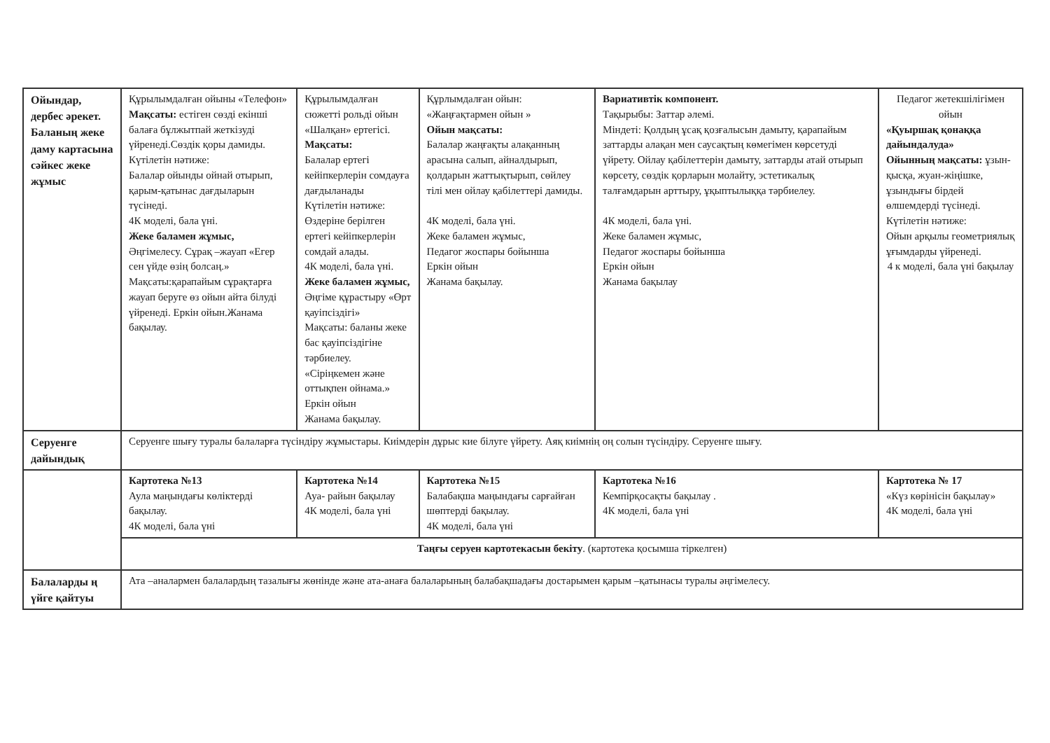| Ойындар, дербес әрекет. Баланың жеке даму картасына сәйкес жеке жұмыс | Құрылымдалған ойыны «Телефон» Мақсаты: естіген сөзді екінші балаға бұлжытпай жеткізуді үйренеді.Сөздік қоры дамиды. Күтілетін нәтиже: Балалар ойынды ойнай отырып, қарым-қатынас дағдыларын түсінеді. 4К моделі, бала үні. Жеке баламен жұмыс, Әңгімелесу. Сұрақ –жауап «Егер сен үйде өзің болсаң.» Мақсаты:қарапайым сұрақтарға жауап беруге өз ойын айта білуді үйренеді. Еркін ойын.Жанама бақылау. | Құрылымдалған сюжетті рольді ойын «Шалқан» ертегісі. Мақсаты: Балалар ертегі кейіпкерлерін сомдауға дағдыланады Күтілетін нәтиже: Өздеріне берілген ертегі кейіпкерлерін сомдай алады. 4К моделі, бала үні. Жеке баламен жұмыс, Әңгіме құрастыру «Өрт қауіпсіздігі» Мақсаты: баланы жеке бас қауіпсіздігіне тәрбиелеу. «Сіріңкемен және оттықпен ойнама.» Еркін ойын Жанама бақылау. | Құрлымдалған ойын: «Жаңғақтармен ойын » Ойын мақсаты: Балалар жаңғақты алақанның арасына салып, айналдырып, қолдарын жаттықтырып, сөйлеу тілі мен ойлау қабілеттері дамиды. 4К моделі, бала үні. Жеке баламен жұмыс, Педагог жоспары бойынша Еркін ойын Жанама бақылау. | Вариативтік компонент. Тақырыбы: Заттар әлемі. Міндеті: Қолдың ұсақ қозғалысын дамыту, қарапайым заттарды алақан мен саусақтың көмегімен көрсетуді үйрету. Ойлау қабілеттерін дамыту, заттарды атай отырып көрсету, сөздік қорларын молайту, эстетикалық талғамдарын арттыру, ұқыптылыққа тәрбиелеу. 4К моделі, бала үні. Жеке баламен жұмыс, Педагог жоспары бойынша Еркін ойын Жанама бақылау | Педагог жетекшілігімен ойын «Қуыршақ қонаққа дайындалуда» Ойынның мақсаты: ұзын-қысқа, жуан-жіңішке, ұзындығы бірдей өлшемдерді түсінеді. Күтілетін нәтиже: Ойын арқылы геометриялық ұғымдарды үйренеді. 4 к моделі, бала үні бақылау |
| Серуенге дайындық | Серуенге шығу туралы балаларға түсіндіру жұмыстары. Киімдерін дұрыс кие білуге үйрету. Аяқ киімнің оң солын түсіндіру. Серуенге шығу. | | | | |
| | Картотека №13 Аула маңындағы көліктерді бақылау. 4К моделі, бала үні | Картотека №14 Ауа- райын бақылау 4К моделі, бала үні | Картотека №15 Балабақша маңындағы сарғайған шөптерді бақылау. 4К моделі, бала үні | Картотека №16 Кемпірқосақты бақылау . 4К моделі, бала үні | Картотека № 17 «Күз көрінісін бақылау» 4К моделі, бала үні |
| | Таңғы серуен картотекасын бекіту . (картотека қосымша тіркелген) | | | | |
| Балаларды ң үйге қайтуы | Ата –аналармен балалардың тазалығы жөнінде және ата-анаға балаларының балабақшадағы достарымен қарым –қатынасы туралы әңгімелесу. | | | | |